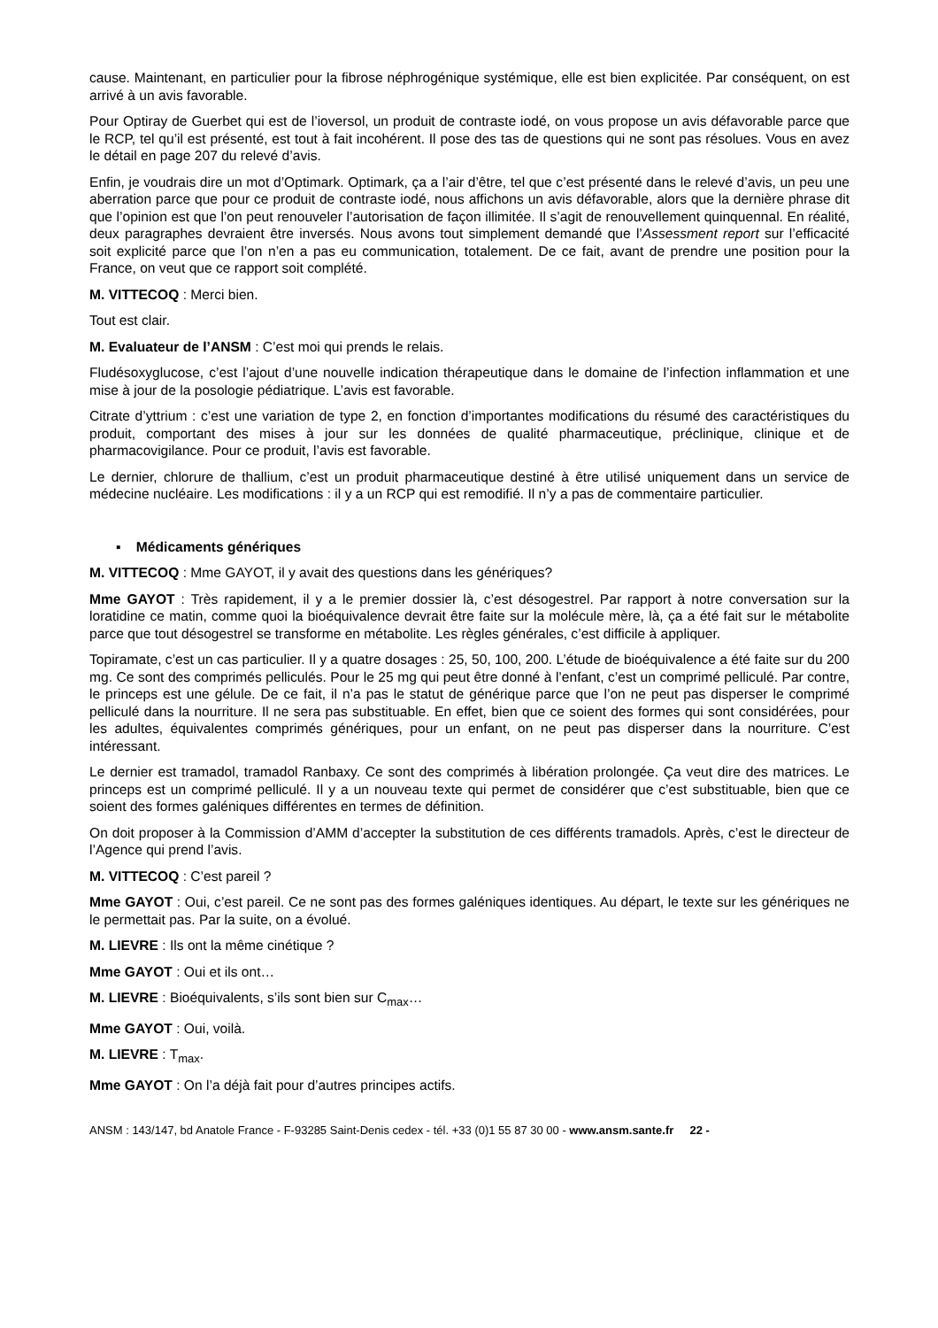cause. Maintenant, en particulier pour la fibrose néphrogénique systémique, elle est bien explicitée. Par conséquent, on est arrivé à un avis favorable.
Pour Optiray de Guerbet qui est de l’ioversol, un produit de contraste iodé, on vous propose un avis défavorable parce que le RCP, tel qu’il est présenté, est tout à fait incohérent. Il pose des tas de questions qui ne sont pas résolues. Vous en avez le détail en page 207 du relevé d’avis.
Enfin, je voudrais dire un mot d’Optimark. Optimark, ça a l’air d’être, tel que c’est présenté dans le relevé d’avis, un peu une aberration parce que pour ce produit de contraste iodé, nous affichons un avis défavorable, alors que la dernière phrase dit que l’opinion est que l’on peut renouveler l’autorisation de façon illimitée. Il s’agit de renouvellement quinquennal. En réalité, deux paragraphes devraient être inversés. Nous avons tout simplement demandé que l’Assessment report sur l’efficacité soit explicité parce que l’on n’en a pas eu communication, totalement. De ce fait, avant de prendre une position pour la France, on veut que ce rapport soit complété.
M. VITTECOQ : Merci bien.
Tout est clair.
M. Evaluateur de l’ANSM : C’est moi qui prends le relais.
Fludésoxyglucose, c’est l’ajout d’une nouvelle indication thérapeutique dans le domaine de l’infection inflammation et une mise à jour de la posologie pédiatrique. L’avis est favorable.
Citrate d’yttrium : c’est une variation de type 2, en fonction d’importantes modifications du résumé des caractéristiques du produit, comportant des mises à jour sur les données de qualité pharmaceutique, préclinique, clinique et de pharmacovigilance. Pour ce produit, l’avis est favorable.
Le dernier, chlorure de thallium, c’est un produit pharmaceutique destiné à être utilisé uniquement dans un service de médecine nucléaire. Les modifications : il y a un RCP qui est remodifié. Il n’y a pas de commentaire particulier.
▪ Médicaments génériques
M. VITTECOQ : Mme GAYOT, il y avait des questions dans les génériques?
Mme GAYOT : Très rapidement, il y a le premier dossier là, c’est désogestrel. Par rapport à notre conversation sur la loratidine ce matin, comme quoi la bioéquivalence devrait être faite sur la molécule mère, là, ça a été fait sur le métabolite parce que tout désogestrel se transforme en métabolite. Les règles générales, c’est difficile à appliquer.
Topiramate, c’est un cas particulier. Il y a quatre dosages : 25, 50, 100, 200. L’étude de bioéquivalence a été faite sur du 200 mg. Ce sont des comprimés pelliculés. Pour le 25 mg qui peut être donné à l’enfant, c’est un comprimé pelliculé. Par contre, le princeps est une gélule. De ce fait, il n’a pas le statut de générique parce que l’on ne peut pas disperser le comprimé pelliculé dans la nourriture. Il ne sera pas substituable. En effet, bien que ce soient des formes qui sont considérées, pour les adultes, équivalentes comprimés génériques, pour un enfant, on ne peut pas disperser dans la nourriture. C’est intéressant.
Le dernier est tramadol, tramadol Ranbaxy. Ce sont des comprimés à libération prolongée. Ça veut dire des matrices. Le princeps est un comprimé pelliculé. Il y a un nouveau texte qui permet de considérer que c’est substituable, bien que ce soient des formes galéniques différentes en termes de définition.
On doit proposer à la Commission d’AMM d’accepter la substitution de ces différents tramadols. Après, c’est le directeur de l’Agence qui prend l’avis.
M. VITTECOQ : C’est pareil ?
Mme GAYOT : Oui, c’est pareil. Ce ne sont pas des formes galéniques identiques. Au départ, le texte sur les génériques ne le permettait pas. Par la suite, on a évolué.
M. LIEVRE : Ils ont la même cinétique ?
Mme GAYOT : Oui et ils ont…
M. LIEVRE : Bioéquivalents, s’ils sont bien sur C<sub>max</sub>…
Mme GAYOT : Oui, voilà.
M. LIEVRE : T<sub>max</sub>.
Mme GAYOT : On l’a déjà fait pour d’autres principes actifs.
ANSM : 143/147, bd Anatole France - F-93285 Saint-Denis cedex - tél. +33 (0)1 55 87 30 00 - www.ansm.sante.fr 22 -